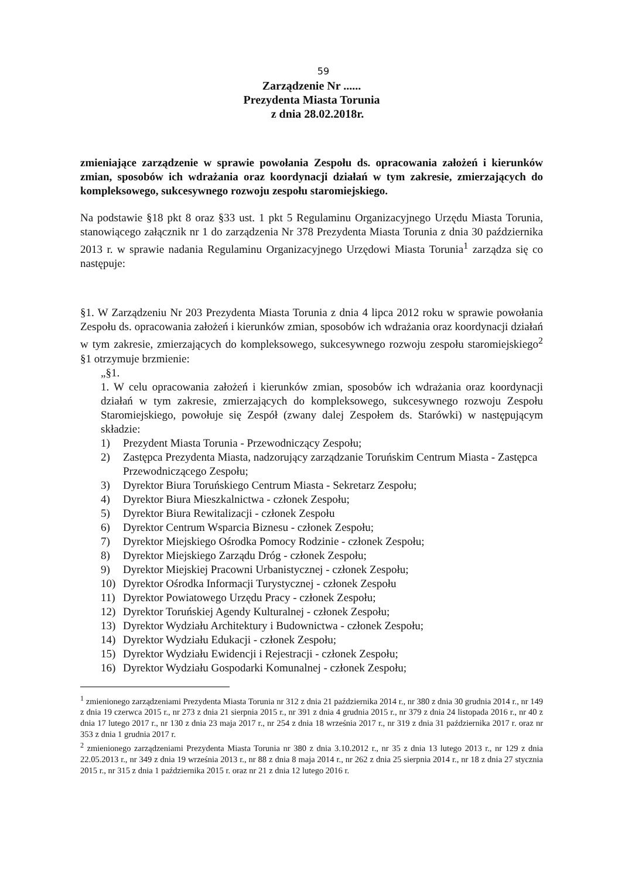59
Zarządzenie Nr ......
Prezydenta Miasta Torunia
z dnia 28.02.2018r.
zmieniające zarządzenie w sprawie powołania Zespołu ds. opracowania założeń i kierunków zmian, sposobów ich wdrażania oraz koordynacji działań w tym zakresie, zmierzających do kompleksowego, sukcesywnego rozwoju zespołu staromiejskiego.
Na podstawie §18 pkt 8 oraz §33 ust. 1 pkt 5 Regulaminu Organizacyjnego Urzędu Miasta Torunia, stanowiącego załącznik nr 1 do zarządzenia Nr 378 Prezydenta Miasta Torunia z dnia 30 października 2013 r. w sprawie nadania Regulaminu Organizacyjnego Urzędowi Miasta Torunia<sup>1</sup> zarządza się co następuje:
§1. W Zarządzeniu Nr 203 Prezydenta Miasta Torunia z dnia 4 lipca 2012 roku w sprawie powołania Zespołu ds. opracowania założeń i kierunków zmian, sposobów ich wdrażania oraz koordynacji działań w tym zakresie, zmierzających do kompleksowego, sukcesywnego rozwoju zespołu staromiejskiego<sup>2</sup> §1 otrzymuje brzmienie:
„§1.
1. W celu opracowania założeń i kierunków zmian, sposobów ich wdrażania oraz koordynacji działań w tym zakresie, zmierzających do kompleksowego, sukcesywnego rozwoju Zespołu Staromiejskiego, powołuje się Zespół (zwany dalej Zespołem ds. Starówki) w następującym składzie:
1) Prezydent Miasta Torunia - Przewodniczący Zespołu;
2) Zastępca Prezydenta Miasta, nadzorujący zarządzanie Toruńskim Centrum Miasta - Zastępca Przewodniczącego Zespołu;
3) Dyrektor Biura Toruńskiego Centrum Miasta - Sekretarz Zespołu;
4) Dyrektor Biura Mieszkalnictwa - członek Zespołu;
5) Dyrektor Biura Rewitalizacji - członek Zespołu
6) Dyrektor Centrum Wsparcia Biznesu - członek Zespołu;
7) Dyrektor Miejskiego Ośrodka Pomocy Rodzinie - członek Zespołu;
8) Dyrektor Miejskiego Zarządu Dróg - członek Zespołu;
9) Dyrektor Miejskiej Pracowni Urbanistycznej - członek Zespołu;
10) Dyrektor Ośrodka Informacji Turystycznej - członek Zespołu
11) Dyrektor Powiatowego Urzędu Pracy - członek Zespołu;
12) Dyrektor Toruńskiej Agendy Kulturalnej - członek Zespołu;
13) Dyrektor Wydziału Architektury i Budownictwa - członek Zespołu;
14) Dyrektor Wydziału Edukacji - członek Zespołu;
15) Dyrektor Wydziału Ewidencji i Rejestracji - członek Zespołu;
16) Dyrektor Wydziału Gospodarki Komunalnej - członek Zespołu;
<sup>1</sup> zmienionego zarządzeniami Prezydenta Miasta Torunia nr 312 z dnia 21 października 2014 r., nr 380 z dnia 30 grudnia 2014 r., nr 149 z dnia 19 czerwca 2015 r., nr 273 z dnia 21 sierpnia 2015 r., nr 391 z dnia 4 grudnia 2015 r., nr 379 z dnia 24 listopada 2016 r., nr 40 z dnia 17 lutego 2017 r., nr 130 z dnia 23 maja 2017 r., nr 254 z dnia 18 września 2017 r., nr 319 z dnia 31 października 2017 r. oraz nr 353 z dnia 1 grudnia 2017 r.
<sup>2</sup> zmienionego zarządzeniami Prezydenta Miasta Torunia nr 380 z dnia 3.10.2012 r., nr 35 z dnia 13 lutego 2013 r., nr 129 z dnia 22.05.2013 r., nr 349 z dnia 19 września 2013 r., nr 88 z dnia 8 maja 2014 r., nr 262 z dnia 25 sierpnia 2014 r., nr 18 z dnia 27 stycznia 2015 r., nr 315 z dnia 1 października 2015 r. oraz nr 21 z dnia 12 lutego 2016 r.